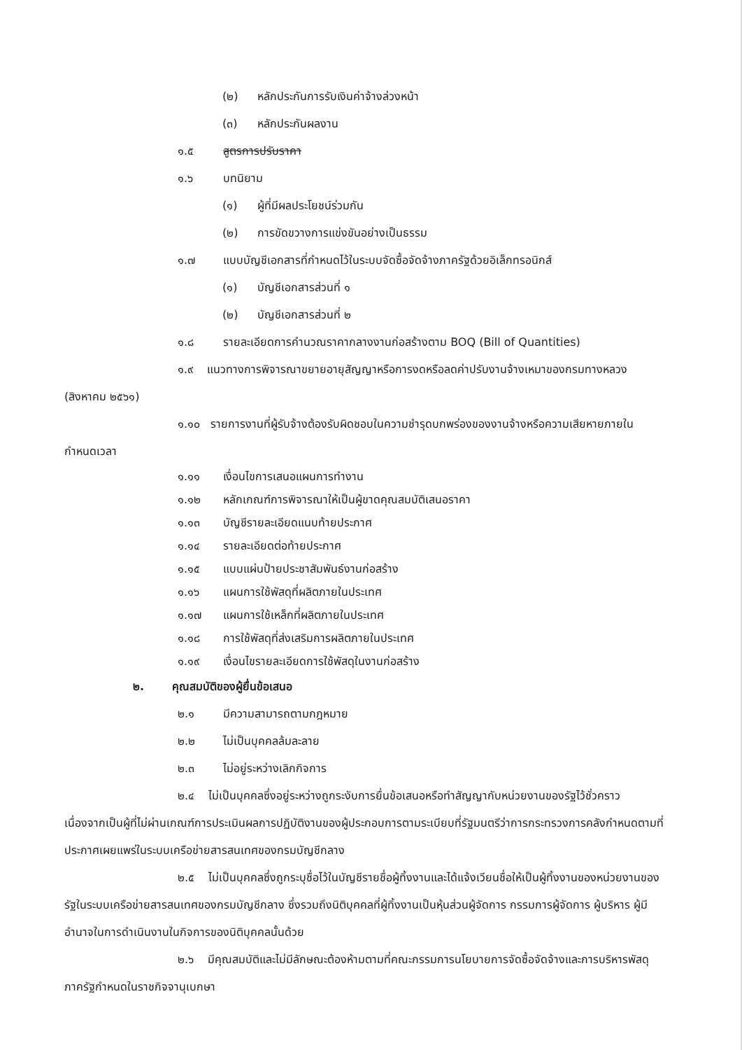(๒) หลักประกันการรับเงินค่าจ้างล่วงหน้า
(๓) หลักประกันผลงาน
๑.๕ สูตรการปรับราคา
๑.๖ บทนิยาม
(๑) ผู้ที่มีผลประโยชน์ร่วมกัน
(๒) การขัดขวางการแข่งขันอย่างเป็นธรรม
๑.๗ แบบบัญชีเอกสารที่กำหนดไว้ในระบบจัดซื้อจัดจ้างภาครัฐด้วยอิเล็กทรอนิกส์
(๑) บัญชีเอกสารส่วนที่ ๑
(๒) บัญชีเอกสารส่วนที่ ๒
๑.๘ รายละเอียดการคำนวณราคากลางงานก่อสร้างตาม BOQ (Bill of Quantities)
๑.๙ แนวทางการพิจารณาขยายอายุสัญญาหรือการงดหรือลดค่าปรับงานจ้างเหมาของกรมทางหลวง (สิงหาคม ๒๕๖๑)
๑.๑๐ รายการงานที่ผู้รับจ้างต้องรับผิดชอบในความชำรุดบกพร่องของงานจ้างหรือความเสียหายภายในกำหนดเวลา
๑.๑๑ เงื่อนไขการเสนอแผนการทำงาน
๑.๑๒ หลักเกณฑ์การพิจารณาให้เป็นผู้ขาดคุณสมบัติเสนอราคา
๑.๑๓ บัญชีรายละเอียดแนบท้ายประกาศ
๑.๑๔ รายละเอียดต่อท้ายประกาศ
๑.๑๕ แบบแผ่นป้ายประชาสัมพันธ์งานก่อสร้าง
๑.๑๖ แผนการใช้พัสดุที่ผลิตภายในประเทศ
๑.๑๗ แผนการใช้เหล็กที่ผลิตภายในประเทศ
๑.๑๘ การใช้พัสดุที่ส่งเสริมการผลิตภายในประเทศ
๑.๑๙ เงื่อนไขรายละเอียดการใช้พัสดุในงานก่อสร้าง
๒. คุณสมบัติของผู้ยื่นข้อเสนอ
๒.๑ มีความสามารถตามกฎหมาย
๒.๒ ไม่เป็นบุคคลล้มละลาย
๒.๓ ไม่อยู่ระหว่างเลิกกิจการ
๒.๔ ไม่เป็นบุคคลซึ่งอยู่ระหว่างถูกระงับการยื่นข้อเสนอหรือทำสัญญากับหน่วยงานของรัฐไว้ชั่วคราว เนื่องจากเป็นผู้ที่ไม่ผ่านเกณฑ์การประเมินผลการปฏิบัติงานของผู้ประกอบการตามระเบียบที่รัฐมนตรีว่าการกระทรวงการคลังกำหนดตามที่ประกาศเผยแพร่ในระบบเครือข่ายสารสนเทศของกรมบัญชีกลาง
๒.๕ ไม่เป็นบุคคลซึ่งถูกระบุชื่อไว้ในบัญชีรายชื่อผู้ทิ้งงานและได้แจ้งเวียนชื่อให้เป็นผู้ทิ้งงานของหน่วยงานของรัฐในระบบเครือข่ายสารสนเทศของกรมบัญชีกลาง ซึ่งรวมถึงนิติบุคคลที่ผู้ทิ้งงานเป็นหุ้นส่วนผู้จัดการ กรรมการผู้จัดการ ผู้บริหาร ผู้มีอำนาจในการดำเนินงานในกิจการของนิติบุคคลนั้นด้วย
๒.๖ มีคุณสมบัติและไม่มีลักษณะต้องห้ามตามที่คณะกรรมการนโยบายการจัดซื้อจัดจ้างและการบริหารพัสดุภาครัฐกำหนดในราชกิจจานุเบกษา